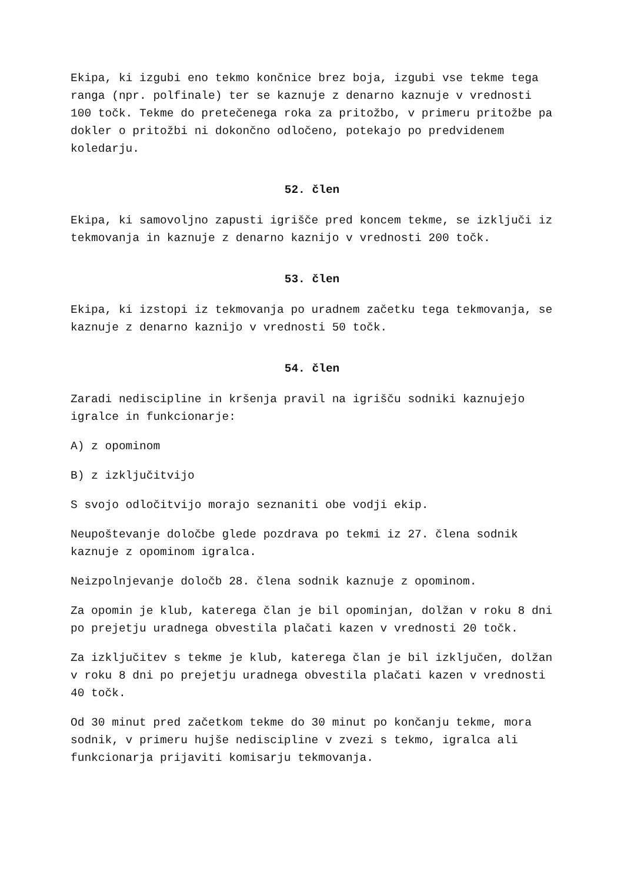Ekipa, ki izgubi eno tekmo končnice brez boja, izgubi vse tekme tega ranga (npr. polfinale) ter se kaznuje z denarno kaznuje v vrednosti 100 točk. Tekme do pretečenega roka za pritožbo, v primeru pritožbe pa dokler o pritožbi ni dokončno odločeno, potekajo po predvidenem koledarju.
52. člen
Ekipa, ki samovoljno zapusti igrišče pred koncem tekme, se izključi iz tekmovanja in kaznuje z denarno kaznijo v vrednosti 200 točk.
53. člen
Ekipa, ki izstopi iz tekmovanja po uradnem začetku tega tekmovanja, se kaznuje z denarno kaznijo v vrednosti 50 točk.
54. člen
Zaradi nediscipline in kršenja pravil na igrišču sodniki kaznujejo igralce in funkcionarje:
A) z opominom
B) z izključitvijo
S svojo odločitvijo morajo seznaniti obe vodji ekip.
Neupoštevanje določbe glede pozdrava po tekmi iz 27. člena sodnik kaznuje z opominom igralca.
Neizpolnjevanje določb 28. člena sodnik kaznuje z opominom.
Za opomin je klub, katerega član je bil opominjan, dolžan v roku 8 dni po prejetju uradnega obvestila plačati kazen v vrednosti 20 točk.
Za izključitev s tekme je klub, katerega član je bil izključen, dolžan v roku 8 dni po prejetju uradnega obvestila plačati kazen v vrednosti 40 točk.
Od 30 minut pred začetkom tekme do 30 minut po končanju tekme, mora sodnik, v primeru hujše nediscipline v zvezi s tekmo, igralca ali funkcionarja prijaviti komisarju tekmovanja.